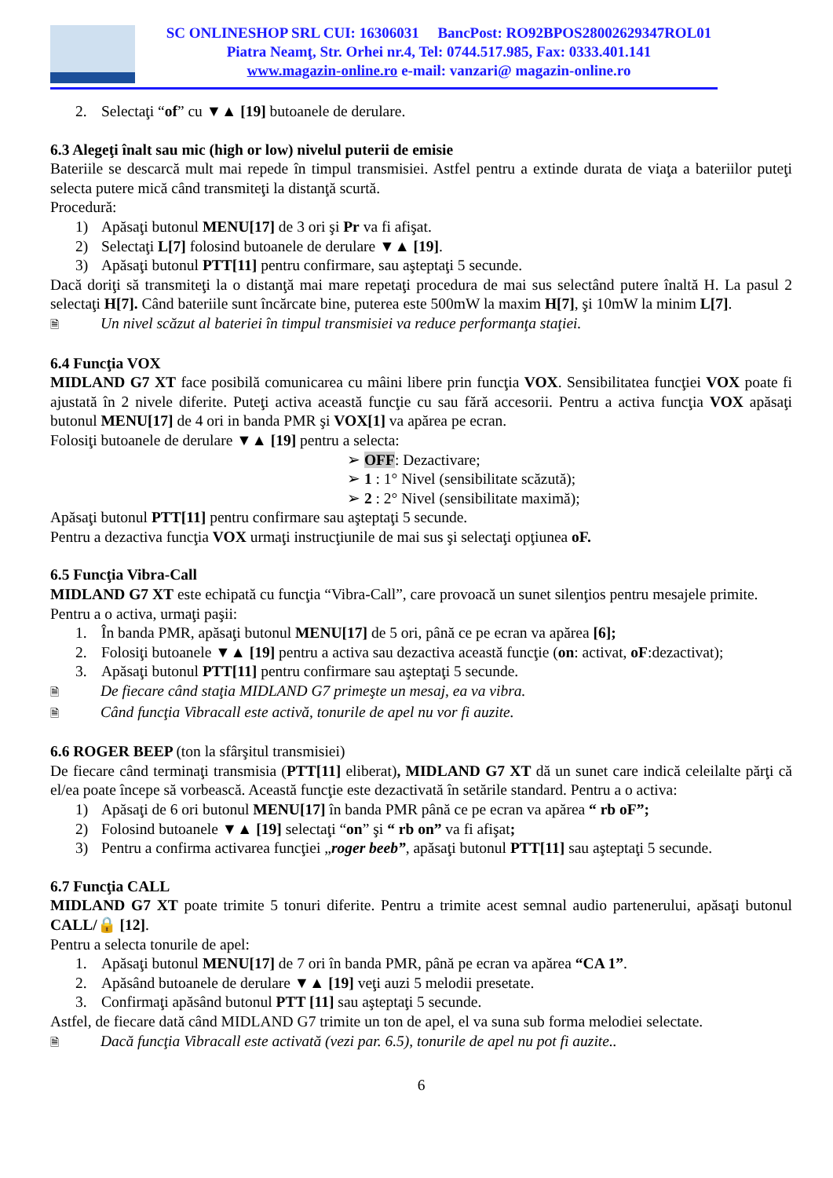SC ONLINESHOP SRL CUI: 16306031 BancPost: RO92BPOS28002629347ROL01
Piatra Neamţ, Str. Orhei nr.4, Tel: 0744.517.985, Fax: 0333.401.141
www.magazin-online.ro e-mail: vanzari@ magazin-online.ro
2. Selectaţi “of” cu ▼▲ [19] butoanele de derulare.
6.3 Alegeţi înalt sau mic (high or low) nivelul puterii de emisie
Bateriile se descarcă mult mai repede în timpul transmisiei. Astfel pentru a extinde durata de viaţa a bateriilor puteţi selecta putere mică când transmiteţi la distanţă scurtă.
Procedură:
1) Apăsaţi butonul MENU[17] de 3 ori şi Pr va fi afişat.
2) Selectaţi L[7] folosind butoanele de derulare ▼▲ [19].
3) Apăsaţi butonul PTT[11] pentru confirmare, sau aşteptaţi 5 secunde.
Dacă doriţi să transmiteţi la o distanţă mai mare repetaţi procedura de mai sus selectând putere înaltă H. La pasul 2 selectaţi H[7]. Când bateriile sunt încărcate bine, puterea este 500mW la maxim H[7], şi 10mW la minim L[7].
🗎 Un nivel scăzut al bateriei în timpul transmisiei va reduce performanţa staţiei.
6.4 Funcţia VOX
MIDLAND G7 XT face posibilă comunicarea cu mâini libere prin funcţia VOX. Sensibilitatea funcţiei VOX poate fi ajustată în 2 nivele diferite. Puteţi activa această funcţie cu sau fără accesorii. Pentru a activa funcţia VOX apăsaţi butonul MENU[17] de 4 ori in banda PMR şi VOX[1] va apărea pe ecran.
Folosiţi butoanele de derulare ▼▲ [19] pentru a selecta:
➢ OFF: Dezactivare;
➢ 1 : 1° Nivel (sensibilitate scăzută);
➢ 2 : 2° Nivel (sensibilitate maximă);
Apăsaţi butonul PTT[11] pentru confirmare sau aşteptaţi 5 secunde.
Pentru a dezactiva funcţia VOX urmaţi instrucţiunile de mai sus şi selectaţi opţiunea oF.
6.5 Funcţia Vibra-Call
MIDLAND G7 XT este echipată cu funcţia “Vibra-Call”, care provoacă un sunet silenţios pentru mesajele primite.
Pentru a o activa, urmaţi paşii:
1. În banda PMR, apăsaţi butonul MENU[17] de 5 ori, până ce pe ecran va apărea [6];
2. Folosiţi butoanele ▼▲ [19] pentru a activa sau dezactiva această funcţie (on: activat, oF:dezactivat);
3. Apăsaţi butonul PTT[11] pentru confirmare sau aşteptaţi 5 secunde.
🗎 De fiecare când staţia MIDLAND G7 primeşte un mesaj, ea va vibra.
🗎 Când funcţia Vibracall este activă, tonurile de apel nu vor fi auzite.
6.6 ROGER BEEP (ton la sfârşitul transmisiei)
De fiecare când terminaţi transmisia (PTT[11] eliberat), MIDLAND G7 XT dă un sunet care indică celeilalte părţi că el/ea poate începe să vorbească. Această funcţie este dezactivată în setările standard. Pentru a o activa:
1) Apăsaţi de 6 ori butonul MENU[17] în banda PMR până ce pe ecran va apărea “ rb oF”;
2) Folosind butoanele ▼▲ [19] selectaţi “on” şi “ rb on” va fi afişat;
3) Pentru a confirma activarea funcţiei „roger beeb”, apăsaţi butonul PTT[11] sau aşteptaţi 5 secunde.
6.7 Funcţia CALL
MIDLAND G7 XT poate trimite 5 tonuri diferite. Pentru a trimite acest semnal audio partenerului, apăsaţi butonul CALL/🔒 [12].
Pentru a selecta tonurile de apel:
1. Apăsaţi butonul MENU[17] de 7 ori în banda PMR, până pe ecran va apărea “CA 1”.
2. Apăsând butoanele de derulare ▼▲ [19] veţi auzi 5 melodii presetate.
3. Confirmaţi apăsând butonul PTT [11] sau aşteptaţi 5 secunde.
Astfel, de fiecare dată când MIDLAND G7 trimite un ton de apel, el va suna sub forma melodiei selectate.
🗎 Dacă funcţia Vibracall este activată (vezi par. 6.5), tonurile de apel nu pot fi auzite..
6